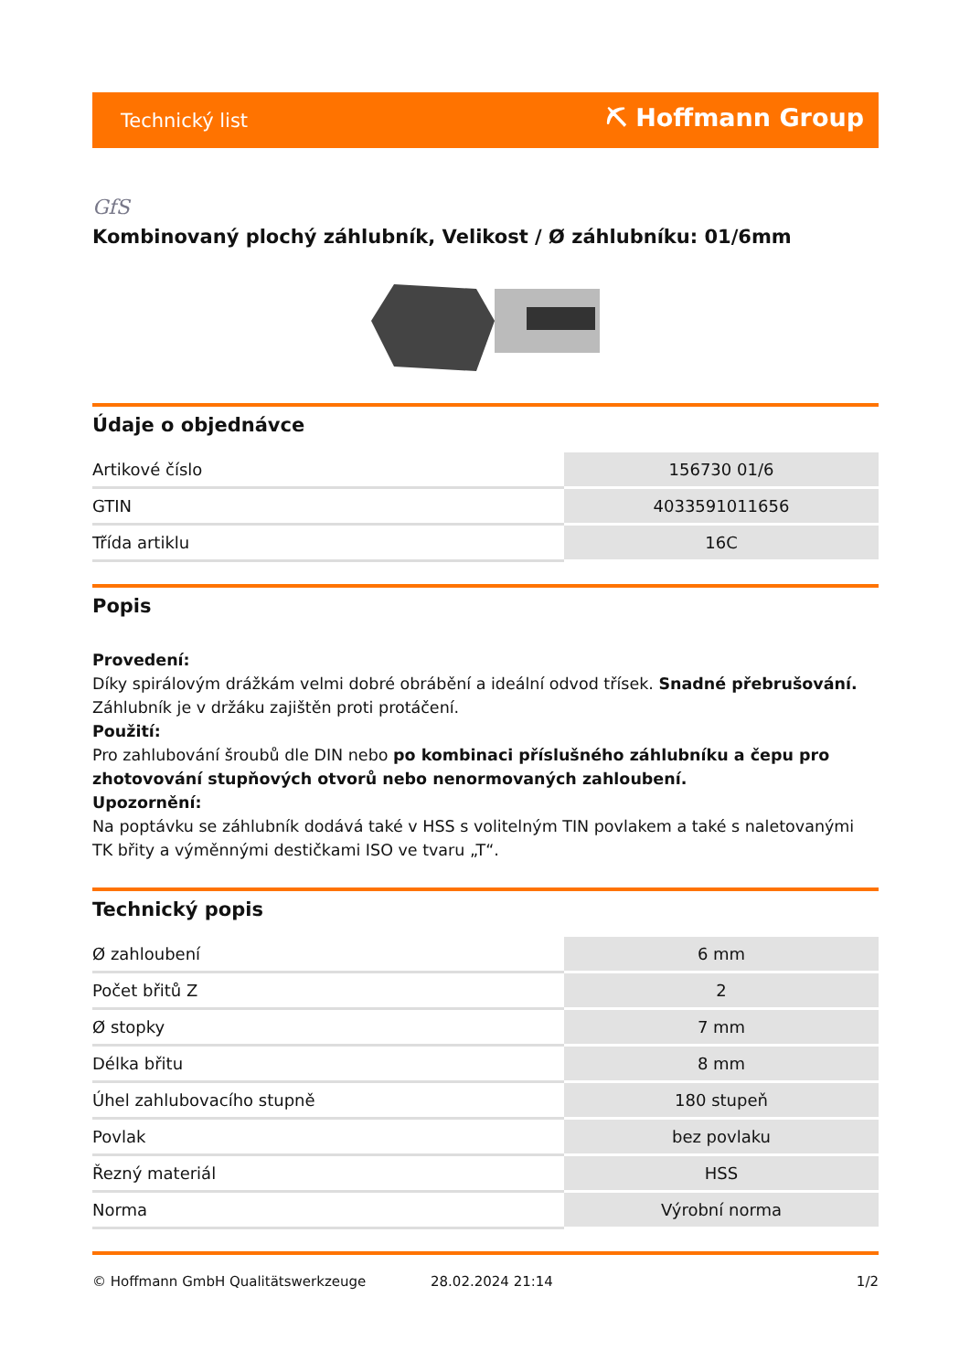Technický list ⛏ Hoffmann Group
GfS
Kombinovaný plochý záhlubník, Velikost / Ø záhlubníku: 01/6mm
Údaje o objednávce
| Artikové číslo | 156730 01/6 |
| GTIN | 4033591011656 |
| Třída artiklu | 16C |
Popis
Provedení:
Díky spirálovým drážkám velmi dobré obrábění a ideální odvod třísek. Snadné přebrušování. Záhlubník je v držáku zajištěn proti protáčení.
Použití:
Pro zahlubování šroubů dle DIN nebo po kombinaci příslušného záhlubníku a čepu pro zhotovování stupňových otvorů nebo nenormovaných zahloubení.
Upozornění:
Na poptávku se záhlubník dodává také v HSS s volitelným TIN povlakem a také s naletovanými TK břity a výměnnými destičkami ISO ve tvaru „T“.
Technický popis
| Ø zahloubení | 6 mm |
| Počet břitů Z | 2 |
| Ø stopky | 7 mm |
| Délka břitu | 8 mm |
| Úhel zahlubovacího stupně | 180 stupeň |
| Povlak | bez povlaku |
| Řezný materiál | HSS |
| Norma | Výrobní norma |
© Hoffmann GmbH Qualitätswerkzeuge 28.02.2024 21:14 1/2